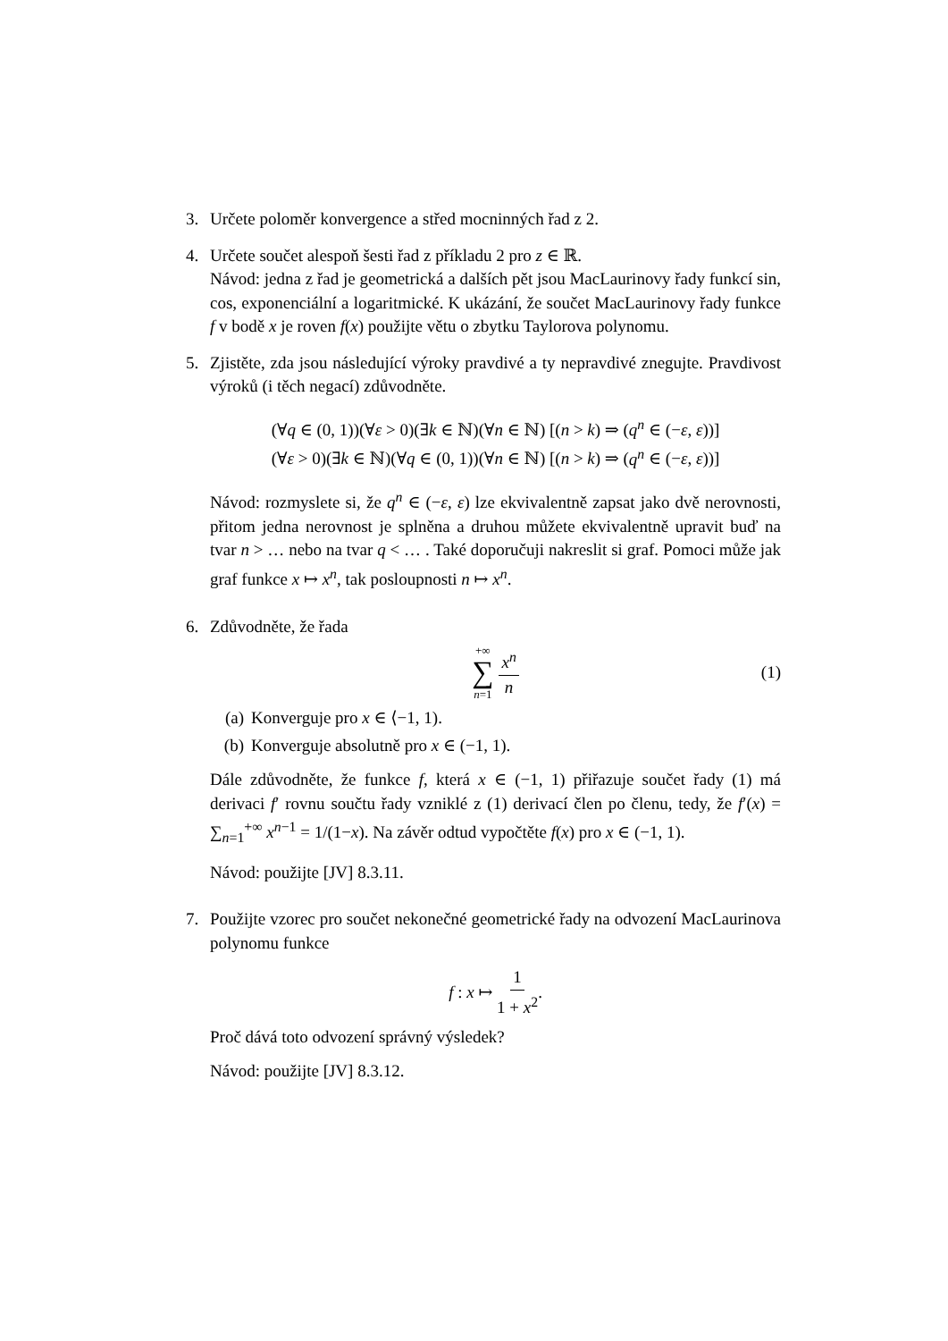3. Určete poloměr konvergence a střed mocninných řad z 2.
4. Určete součet alespoň šesti řad z příkladu 2 pro z ∈ ℝ.
Návod: jedna z řad je geometrická a dalších pět jsou MacLaurinovy řady funkcí sin, cos, exponenciální a logaritmické. K ukázání, že součet MacLaurinovy řady funkce f v bodě x je roven f(x) použijte větu o zbytku Taylorova polynomu.
5. Zjistěte, zda jsou následující výroky pravdivé a ty nepravdivé znegujte. Pravdivost výroků (i těch negací) zdůvodněte.
(∀q ∈ (0, 1))(∀ε > 0)(∃k ∈ ℕ)(∀n ∈ ℕ) [(n > k) ⇒ (q<sup>n</sup> ∈ (−ε, ε))]
(∀ε > 0)(∃k ∈ ℕ)(∀q ∈ (0, 1))(∀n ∈ ℕ) [(n > k) ⇒ (q<sup>n</sup> ∈ (−ε, ε))]
Návod: rozmyslete si, že q<sup>n</sup> ∈ (−ε, ε) lze ekvivalentně zapsat jako dvě nerovnosti, přitom jedna nerovnost je splněna a druhou můžete ekvivalentně upravit buď na tvar n > … nebo na tvar q < … . Také doporučuji nakreslit si graf. Pomoci může jak graf funkce x ↦ x<sup>n</sup>, tak posloupnosti n ↦ x<sup>n</sup>.
6. Zdůvodněte, že řada
+∞ ∑ n=1 x<sup>n</sup> n (1)
(a) Konverguje pro x ∈ ⟨−1, 1).
(b) Konverguje absolutně pro x ∈ (−1, 1).
Dále zdůvodněte, že funkce f, která x ∈ (−1, 1) přiřazuje součet řady (1) má derivaci f′ rovnu součtu řady vzniklé z (1) derivací člen po členu, tedy, že f′(x) = ∑<sub>n=1</sub><sup>+∞</sup> x<sup>n−1</sup> = 1/(1−x). Na závěr odtud vypočtěte f(x) pro x ∈ (−1, 1).
Návod: použijte [JV] 8.3.11.
7. Použijte vzorec pro součet nekonečné geometrické řady na odvození MacLaurinova polynomu funkce
f : x ↦ 1 1 + x<sup>2</sup>.
Proč dává toto odvození správný výsledek?
Návod: použijte [JV] 8.3.12.